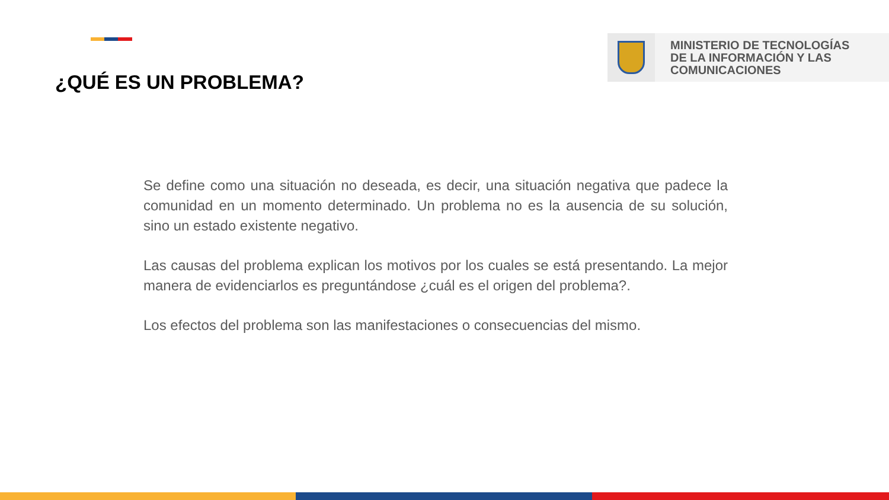¿QUÉ ES UN PROBLEMA?
MINISTERIO DE TECNOLOGÍAS
DE LA INFORMACIÓN Y LAS
COMUNICACIONES
Se define como una situación no deseada, es decir, una situación negativa que padece la comunidad en un momento determinado. Un problema no es la ausencia de su solución, sino un estado existente negativo.
Las causas del problema explican los motivos por los cuales se está presentando. La mejor manera de evidenciarlos es preguntándose ¿cuál es el origen del problema?.
Los efectos del problema son las manifestaciones o consecuencias del mismo.